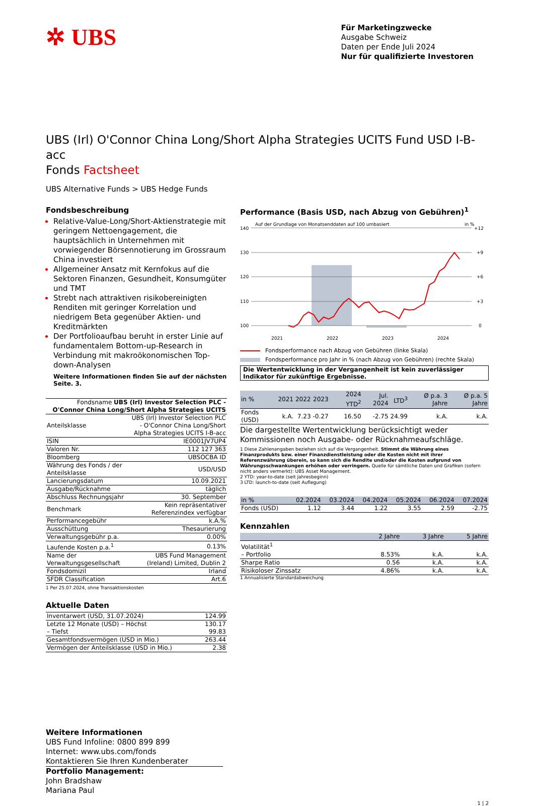✲ UBS
Für Marketingzwecke
Ausgabe Schweiz
Daten per Ende Juli 2024
Nur für qualifizierte Investoren
UBS (Irl) O'Connor China Long/Short Alpha Strategies UCITS Fund USD I-B-acc
Fonds Factsheet
UBS Alternative Funds > UBS Hedge Funds
Fondsbeschreibung
Relative-Value-Long/Short-Aktienstrategie mit geringem Nettoengagement, die hauptsächlich in Unternehmen mit vorwiegender Börsennotierung im Grossraum China investiert
Allgemeiner Ansatz mit Kernfokus auf die Sektoren Finanzen, Gesundheit, Konsumgüter und TMT
Strebt nach attraktiven risikobereinigten Renditen mit geringer Korrelation und niedrigem Beta gegenüber Aktien- und Kreditmärkten
Der Portfolioaufbau beruht in erster Linie auf fundamentalem Bottom-up-Research in Verbindung mit makroökonomischen Top-down-Analysen
Weitere Informationen finden Sie auf der nächsten Seite. 3.
| Fondsname UBS (Irl) Investor Selection PLC - O'Connor China Long/Short Alpha Strategies UCITS | |
| Anteilsklasse | UBS (Irl) Investor Selection PLC - O'Connor China Long/Short Alpha Strategies UCITS I-B-acc |
| ISIN | IE0001JV7UP4 |
| Valoren Nr. | 112 127 363 |
| Bloomberg | UBSOCBA ID |
| Währung des Fonds / der Anteilsklasse | USD/USD |
| Lancierungsdatum | 10.09.2021 |
| Ausgabe/Rücknahme | täglich |
| Abschluss Rechnungsjahr | 30. September |
| Benchmark | Kein repräsentativer Referenzindex verfügbar |
| Performancegebühr | k.A.% |
| Ausschüttung | Thesaurierung |
| Verwaltungsgebühr p.a. | 0.00% |
| Laufende Kosten p.a.<sup>1</sup> | 0.13% |
| Name der Verwaltungsgesellschaft | UBS Fund Management (Ireland) Limited, Dublin 2 |
| Fondsdomizil | Irland |
| SFDR Classification | Art.6 |
1 Per 25.07.2024, ohne Transaktionskosten
Aktuelle Daten
| Inventarwert (USD, 31.07.2024) | 124.99 |
| Letzte 12 Monate (USD) – Höchst – Tiefst | 130.17 99.83 |
| Gesamtfondsvermögen (USD in Mio.) | 263.44 |
| Vermögen der Anteilsklasse (USD in Mio.) | 2.38 |
Performance (Basis USD, nach Abzug von Gebühren)<sup>1</sup>
Auf der Grundlage von Monatsenddaten auf 100 umbasiert
in %
140
130
120
110
100
+12
+9
+6
+3
0
2021
2022
2023
2024
Fondsperformance nach Abzug von Gebühren (linke Skala)
Fondsperformance pro Jahr in % (nach Abzug von Gebühren) (rechte Skala)
Die Wertentwicklung in der Vergangenheit ist kein zuverlässiger Indikator für zukünftige Ergebnisse.
| in % | 2021 | 2022 | 2023 | 2024 YTD<sup>2</sup> | Jul. 2024 | LTD<sup>3</sup> | Ø p.a. 3 Jahre | Ø p.a. 5 Jahre |
| --- | --- | --- | --- | --- | --- | --- | --- | --- |
| Fonds (USD) | k.A. | 7.23 | -0.27 | 16.50 | -2.75 | 24.99 | k.A. | k.A. |
Die dargestellte Wertentwicklung berücksichtigt weder Kommissionen noch Ausgabe- oder Rücknahmeaufschläge.
1 Diese Zahlenangaben beziehen sich auf die Vergangenheit. Stimmt die Währung eines Finanzprodukts bzw. einer Finanzdienstleistung oder die Kosten nicht mit ihrer Referenzwährung überein, so kann sich die Rendite und/oder die Kosten aufgrund von Währungsschwankungen erhöhen oder verringern. Quelle für sämtliche Daten und Grafiken (sofern nicht anders vermerkt): UBS Asset Management.
2 YTD: year-to-date (seit Jahresbeginn)
3 LTD: launch-to-date (seit Auflegung)
| in % | 02.2024 | 03.2024 | 04.2024 | 05.2024 | 06.2024 | 07.2024 |
| --- | --- | --- | --- | --- | --- | --- |
| Fonds (USD) | 1.12 | 3.44 | 1.22 | 3.55 | 2.59 | -2.75 |
Kennzahlen
| | 2 Jahre | 3 Jahre | 5 Jahre |
| --- | --- | --- | --- |
| Volatilität<sup>1</sup> | | | |
| – Portfolio | 8.53% | k.A. | k.A. |
| Sharpe Ratio | 0.56 | k.A. | k.A. |
| Risikoloser Zinssatz | 4.86% | k.A. | k.A. |
1 Annualisierte Standardabweichung
Weitere Informationen
UBS Fund Infoline: 0800 899 899
Internet: www.ubs.com/fonds
Kontaktieren Sie Ihren Kundenberater
Portfolio Management:
John Bradshaw
Mariana Paul
1 | 2